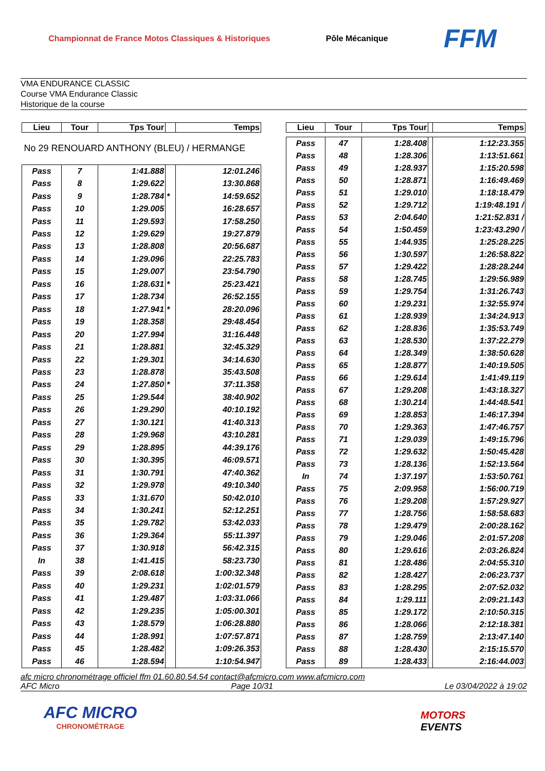Championnat de France Motos Classiques & Historiques
Pôle Mécanique
FFM
VMA ENDURANCE CLASSIC
Course VMA Endurance Classic
Historique de la course
| Lieu | Tour | Tps Tour | | Temps |
| --- | --- | --- | --- | --- |
| No 29 RENOUARD ANTHONY (BLEU) / HERMANGE | | | | |
| Pass | 7 | 1:41.888 | | 12:01.246 |
| Pass | 8 | 1:29.622 | | 13:30.868 |
| Pass | 9 | 1:28.784 | * | 14:59.652 |
| Pass | 10 | 1:29.005 | | 16:28.657 |
| Pass | 11 | 1:29.593 | | 17:58.250 |
| Pass | 12 | 1:29.629 | | 19:27.879 |
| Pass | 13 | 1:28.808 | | 20:56.687 |
| Pass | 14 | 1:29.096 | | 22:25.783 |
| Pass | 15 | 1:29.007 | | 23:54.790 |
| Pass | 16 | 1:28.631 | * | 25:23.421 |
| Pass | 17 | 1:28.734 | | 26:52.155 |
| Pass | 18 | 1:27.941 | * | 28:20.096 |
| Pass | 19 | 1:28.358 | | 29:48.454 |
| Pass | 20 | 1:27.994 | | 31:16.448 |
| Pass | 21 | 1:28.881 | | 32:45.329 |
| Pass | 22 | 1:29.301 | | 34:14.630 |
| Pass | 23 | 1:28.878 | | 35:43.508 |
| Pass | 24 | 1:27.850 | * | 37:11.358 |
| Pass | 25 | 1:29.544 | | 38:40.902 |
| Pass | 26 | 1:29.290 | | 40:10.192 |
| Pass | 27 | 1:30.121 | | 41:40.313 |
| Pass | 28 | 1:29.968 | | 43:10.281 |
| Pass | 29 | 1:28.895 | | 44:39.176 |
| Pass | 30 | 1:30.395 | | 46:09.571 |
| Pass | 31 | 1:30.791 | | 47:40.362 |
| Pass | 32 | 1:29.978 | | 49:10.340 |
| Pass | 33 | 1:31.670 | | 50:42.010 |
| Pass | 34 | 1:30.241 | | 52:12.251 |
| Pass | 35 | 1:29.782 | | 53:42.033 |
| Pass | 36 | 1:29.364 | | 55:11.397 |
| Pass | 37 | 1:30.918 | | 56:42.315 |
| In | 38 | 1:41.415 | | 58:23.730 |
| Pass | 39 | 2:08.618 | | 1:00:32.348 |
| Pass | 40 | 1:29.231 | | 1:02:01.579 |
| Pass | 41 | 1:29.487 | | 1:03:31.066 |
| Pass | 42 | 1:29.235 | | 1:05:00.301 |
| Pass | 43 | 1:28.579 | | 1:06:28.880 |
| Pass | 44 | 1:28.991 | | 1:07:57.871 |
| Pass | 45 | 1:28.482 | | 1:09:26.353 |
| Pass | 46 | 1:28.594 | | 1:10:54.947 |
| Lieu | Tour | Tps Tour | | Temps |
| --- | --- | --- | --- | --- |
| Pass | 47 | 1:28.408 | | 1:12:23.355 |
| Pass | 48 | 1:28.306 | | 1:13:51.661 |
| Pass | 49 | 1:28.937 | | 1:15:20.598 |
| Pass | 50 | 1:28.871 | | 1:16:49.469 |
| Pass | 51 | 1:29.010 | | 1:18:18.479 |
| Pass | 52 | 1:29.712 | | 1:19:48.191 / |
| Pass | 53 | 2:04.640 | | 1:21:52.831 / |
| Pass | 54 | 1:50.459 | | 1:23:43.290 / |
| Pass | 55 | 1:44.935 | | 1:25:28.225 |
| Pass | 56 | 1:30.597 | | 1:26:58.822 |
| Pass | 57 | 1:29.422 | | 1:28:28.244 |
| Pass | 58 | 1:28.745 | | 1:29:56.989 |
| Pass | 59 | 1:29.754 | | 1:31:26.743 |
| Pass | 60 | 1:29.231 | | 1:32:55.974 |
| Pass | 61 | 1:28.939 | | 1:34:24.913 |
| Pass | 62 | 1:28.836 | | 1:35:53.749 |
| Pass | 63 | 1:28.530 | | 1:37:22.279 |
| Pass | 64 | 1:28.349 | | 1:38:50.628 |
| Pass | 65 | 1:28.877 | | 1:40:19.505 |
| Pass | 66 | 1:29.614 | | 1:41:49.119 |
| Pass | 67 | 1:29.208 | | 1:43:18.327 |
| Pass | 68 | 1:30.214 | | 1:44:48.541 |
| Pass | 69 | 1:28.853 | | 1:46:17.394 |
| Pass | 70 | 1:29.363 | | 1:47:46.757 |
| Pass | 71 | 1:29.039 | | 1:49:15.796 |
| Pass | 72 | 1:29.632 | | 1:50:45.428 |
| Pass | 73 | 1:28.136 | | 1:52:13.564 |
| In | 74 | 1:37.197 | | 1:53:50.761 |
| Pass | 75 | 2:09.958 | | 1:56:00.719 |
| Pass | 76 | 1:29.208 | | 1:57:29.927 |
| Pass | 77 | 1:28.756 | | 1:58:58.683 |
| Pass | 78 | 1:29.479 | | 2:00:28.162 |
| Pass | 79 | 1:29.046 | | 2:01:57.208 |
| Pass | 80 | 1:29.616 | | 2:03:26.824 |
| Pass | 81 | 1:28.486 | | 2:04:55.310 |
| Pass | 82 | 1:28.427 | | 2:06:23.737 |
| Pass | 83 | 1:28.295 | | 2:07:52.032 |
| Pass | 84 | 1:29.111 | | 2:09:21.143 |
| Pass | 85 | 1:29.172 | | 2:10:50.315 |
| Pass | 86 | 1:28.066 | | 2:12:18.381 |
| Pass | 87 | 1:28.759 | | 2:13:47.140 |
| Pass | 88 | 1:28.430 | | 2:15:15.570 |
| Pass | 89 | 1:28.433 | | 2:16:44.003 |
afc micro chronométrage officiel ffm 01.60.80.54.54 contact@afcmicro.com www.afcmicro.com
AFC Micro Page 10/31 Le 03/04/2022 à 19:02
AFC MICRO
CHRONOMÉTRAGE
MOTORS
EVENTS